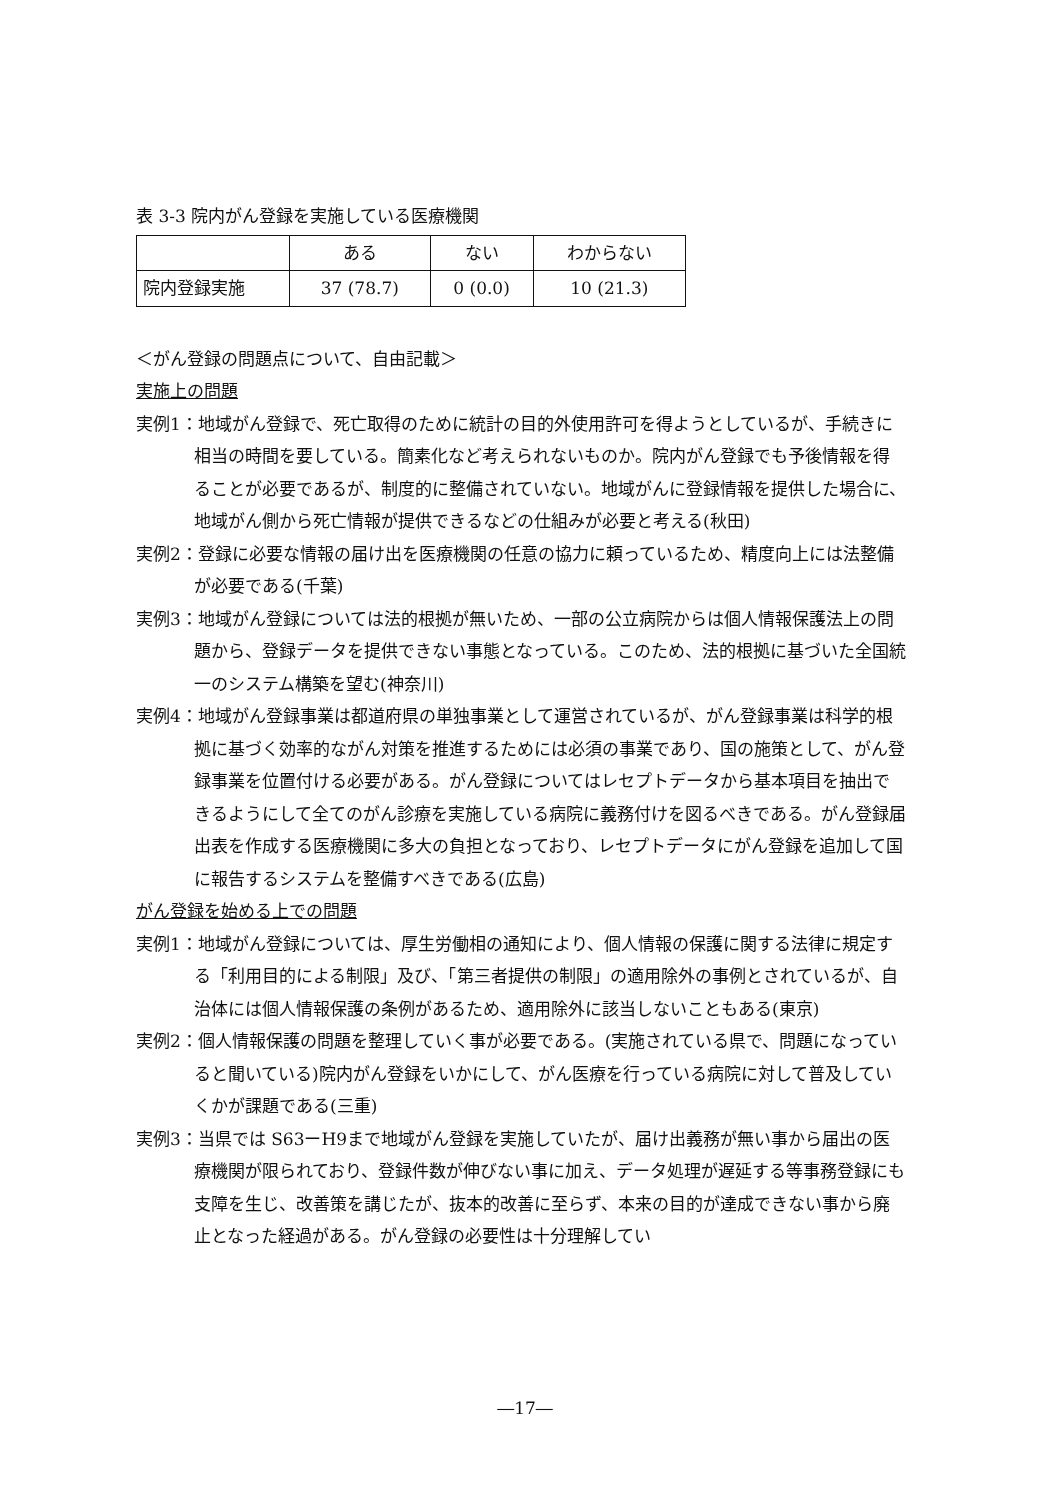表 3-3 院内がん登録を実施している医療機関
| | ある | ない | わからない |
| --- | --- | --- | --- |
| 院内登録実施 | 37 (78.7) | 0 (0.0) | 10 (21.3) |
＜がん登録の問題点について、自由記載＞
実施上の問題
実例1：地域がん登録で、死亡取得のために統計の目的外使用許可を得ようとしているが、手続きに相当の時間を要している。簡素化など考えられないものか。院内がん登録でも予後情報を得ることが必要であるが、制度的に整備されていない。地域がんに登録情報を提供した場合に、地域がん側から死亡情報が提供できるなどの仕組みが必要と考える(秋田)
実例2：登録に必要な情報の届け出を医療機関の任意の協力に頼っているため、精度向上には法整備が必要である(千葉)
実例3：地域がん登録については法的根拠が無いため、一部の公立病院からは個人情報保護法上の問題から、登録データを提供できない事態となっている。このため、法的根拠に基づいた全国統一のシステム構築を望む(神奈川)
実例4：地域がん登録事業は都道府県の単独事業として運営されているが、がん登録事業は科学的根拠に基づく効率的ながん対策を推進するためには必須の事業であり、国の施策として、がん登録事業を位置付ける必要がある。がん登録についてはレセプトデータから基本項目を抽出できるようにして全てのがん診療を実施している病院に義務付けを図るべきである。がん登録届出表を作成する医療機関に多大の負担となっており、レセプトデータにがん登録を追加して国に報告するシステムを整備すべきである(広島)
がん登録を始める上での問題
実例1：地域がん登録については、厚生労働相の通知により、個人情報の保護に関する法律に規定する「利用目的による制限」及び、「第三者提供の制限」の適用除外の事例とされているが、自治体には個人情報保護の条例があるため、適用除外に該当しないこともある(東京)
実例2：個人情報保護の問題を整理していく事が必要である。(実施されている県で、問題になっていると聞いている)院内がん登録をいかにして、がん医療を行っている病院に対して普及していくかが課題である(三重)
実例3：当県では S63ーH9まで地域がん登録を実施していたが、届け出義務が無い事から届出の医療機関が限られており、登録件数が伸びない事に加え、データ処理が遅延する等事務登録にも支障を生じ、改善策を講じたが、抜本的改善に至らず、本来の目的が達成できない事から廃止となった経過がある。がん登録の必要性は十分理解してい
―17―